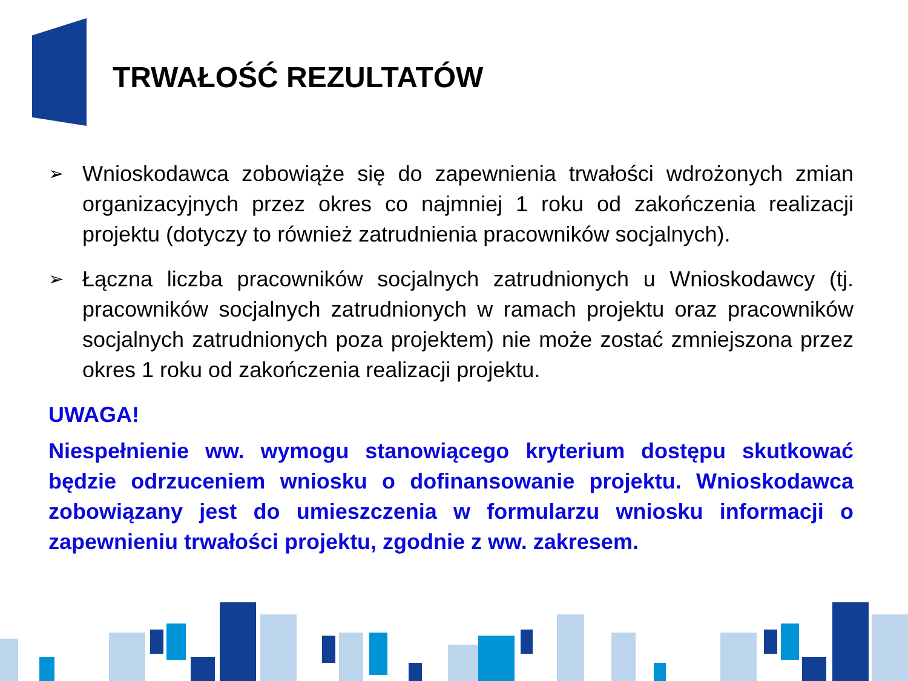TRWAŁOŚĆ REZULTATÓW
➢ Wnioskodawca zobowiąże się do zapewnienia trwałości wdrożonych zmian organizacyjnych przez okres co najmniej 1 roku od zakończenia realizacji projektu (dotyczy to również zatrudnienia pracowników socjalnych).
➢ Łączna liczba pracowników socjalnych zatrudnionych u Wnioskodawcy (tj. pracowników socjalnych zatrudnionych w ramach projektu oraz pracowników socjalnych zatrudnionych poza projektem) nie może zostać zmniejszona przez okres 1 roku od zakończenia realizacji projektu.
UWAGA!
Niespełnienie ww. wymogu stanowiącego kryterium dostępu skutkować będzie odrzuceniem wniosku o dofinansowanie projektu. Wnioskodawca zobowiązany jest do umieszczenia w formularzu wniosku informacji o zapewnieniu trwałości projektu, zgodnie z ww. zakresem.